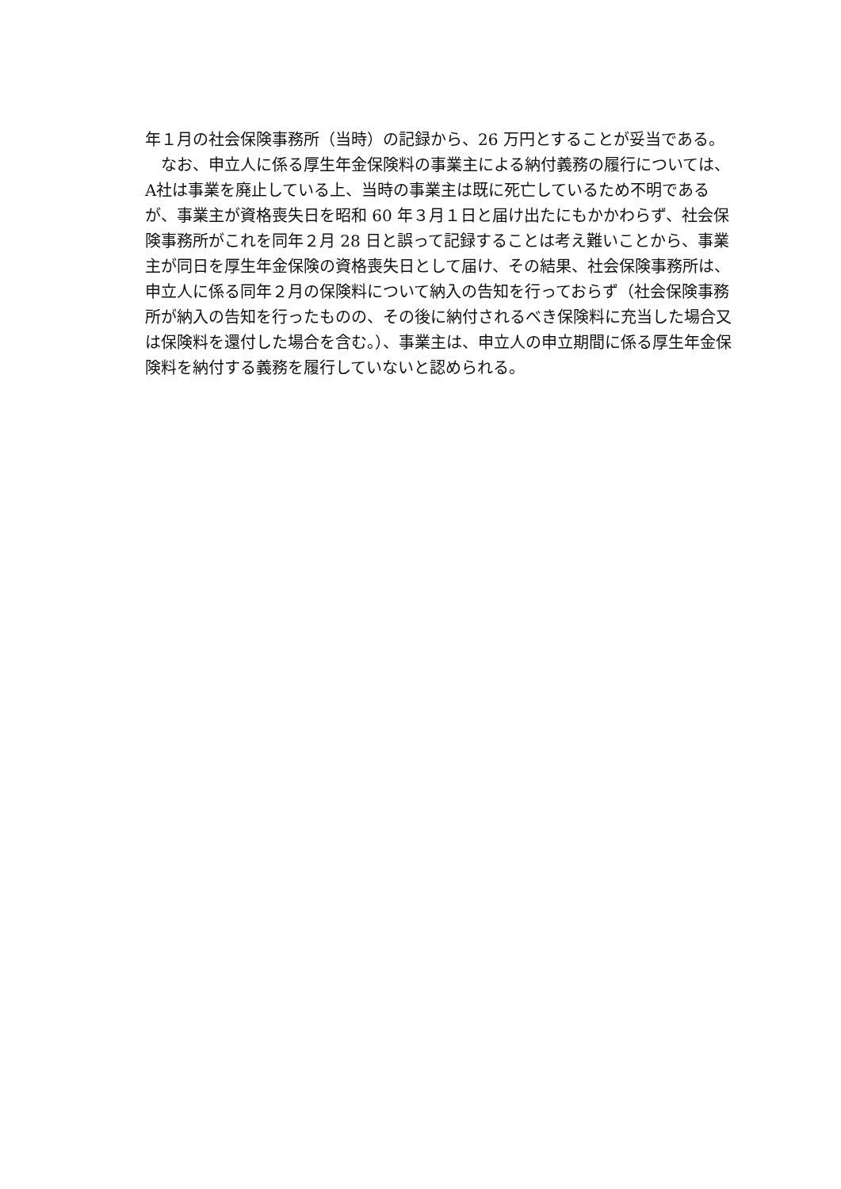年１月の社会保険事務所（当時）の記録から、26 万円とすることが妥当である。
　なお、申立人に係る厚生年金保険料の事業主による納付義務の履行については、A社は事業を廃止している上、当時の事業主は既に死亡しているため不明であるが、事業主が資格喪失日を昭和 60 年３月１日と届け出たにもかかわらず、社会保険事務所がこれを同年２月 28 日と誤って記録することは考え難いことから、事業主が同日を厚生年金保険の資格喪失日として届け、その結果、社会保険事務所は、申立人に係る同年２月の保険料について納入の告知を行っておらず（社会保険事務所が納入の告知を行ったものの、その後に納付されるべき保険料に充当した場合又は保険料を還付した場合を含む。）、事業主は、申立人の申立期間に係る厚生年金保険料を納付する義務を履行していないと認められる。